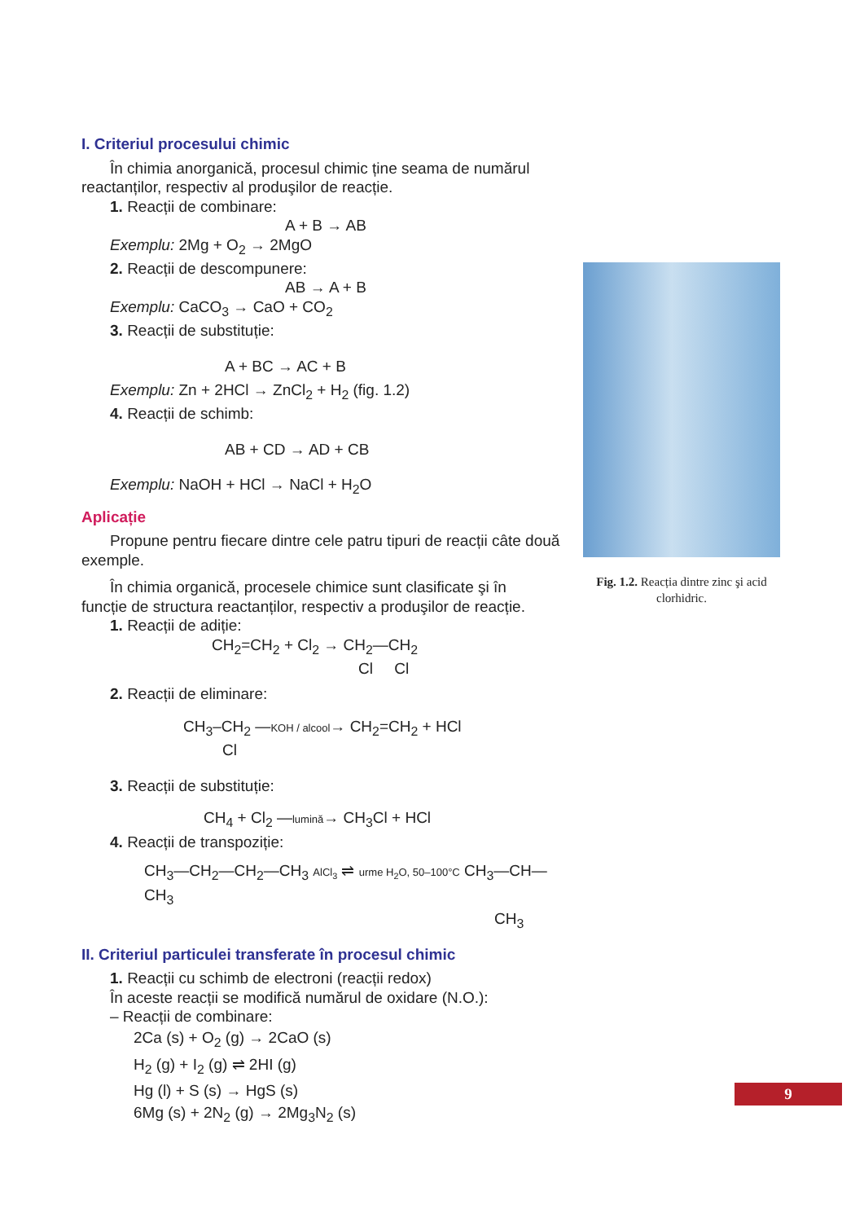I. Criteriul procesului chimic
În chimia anorganică, procesul chimic ține seama de numărul
reactanților, respectiv al produşilor de reacție.
1. Reacții de combinare:
A + B → AB
Exemplu: 2Mg + O<sub>2</sub> → 2MgO
2. Reacții de descompunere:
AB → A + B
Exemplu: CaCO<sub>3</sub> → CaO + CO<sub>2</sub>
3. Reacții de substituție:
A + BC → AC + B
Exemplu: Zn + 2HCl → ZnCl<sub>2</sub> + H<sub>2</sub> (fig. 1.2)
4. Reacții de schimb:
AB + CD → AD + CB
Exemplu: NaOH + HCl → NaCl + H<sub>2</sub>O
Aplicație
Propune pentru fiecare dintre cele patru tipuri de reacții câte două
exemple.
În chimia organică, procesele chimice sunt clasificate şi în
funcție de structura reactanților, respectiv a produşilor de reacție.
1. Reacții de adiție:
CH<sub>2</sub>=CH<sub>2</sub> + Cl<sub>2</sub> → CH<sub>2</sub>—CH<sub>2</sub>
Cl Cl
2. Reacții de eliminare:
CH<sub>3</sub>–CH<sub>2</sub> —KOH / alcool→ CH<sub>2</sub>=CH<sub>2</sub> + HCl
Cl
3. Reacții de substituție:
CH<sub>4</sub> + Cl<sub>2</sub> —lumină→ CH<sub>3</sub>Cl + HCl
4. Reacții de transpoziție:
CH<sub>3</sub>—CH<sub>2</sub>—CH<sub>2</sub>—CH<sub>3</sub> AlCl<sub>3</sub> ⇌ urme H<sub>2</sub>O, 50–100°C CH<sub>3</sub>—CH—CH<sub>3</sub>
CH<sub>3</sub>
II. Criteriul particulei transferate în procesul chimic
1. Reacții cu schimb de electroni (reacții redox)
În aceste reacții se modifică numărul de oxidare (N.O.):
– Reacții de combinare:
2Ca (s) + O<sub>2</sub> (g) → 2CaO (s)
H<sub>2</sub> (g) + I<sub>2</sub> (g) ⇌ 2HI (g)
Hg (l) + S (s) → HgS (s)
6Mg (s) + 2N<sub>2</sub> (g) → 2Mg<sub>3</sub>N<sub>2</sub> (s)
Fig. 1.2. Reacția dintre zinc şi acid clorhidric.
9